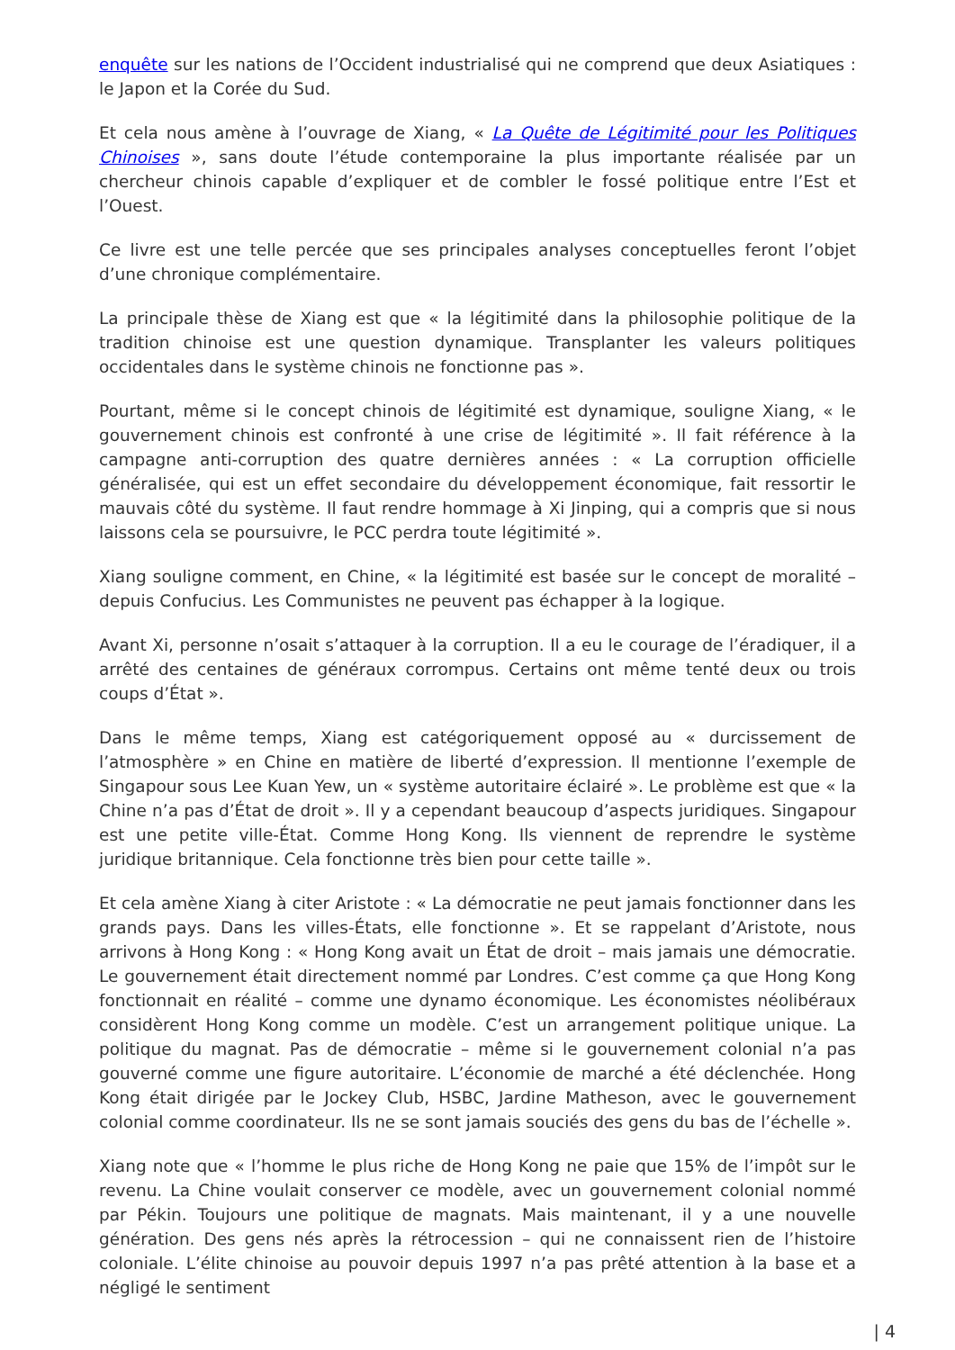enquête sur les nations de l’Occident industrialisé qui ne comprend que deux Asiatiques : le Japon et la Corée du Sud.
Et cela nous amène à l’ouvrage de Xiang, « La Quête de Légitimité pour les Politiques Chinoises », sans doute l’étude contemporaine la plus importante réalisée par un chercheur chinois capable d’expliquer et de combler le fossé politique entre l’Est et l’Ouest.
Ce livre est une telle percée que ses principales analyses conceptuelles feront l’objet d’une chronique complémentaire.
La principale thèse de Xiang est que « la légitimité dans la philosophie politique de la tradition chinoise est une question dynamique. Transplanter les valeurs politiques occidentales dans le système chinois ne fonctionne pas ».
Pourtant, même si le concept chinois de légitimité est dynamique, souligne Xiang, « le gouvernement chinois est confronté à une crise de légitimité ». Il fait référence à la campagne anti-corruption des quatre dernières années : « La corruption officielle généralisée, qui est un effet secondaire du développement économique, fait ressortir le mauvais côté du système. Il faut rendre hommage à Xi Jinping, qui a compris que si nous laissons cela se poursuivre, le PCC perdra toute légitimité ».
Xiang souligne comment, en Chine, « la légitimité est basée sur le concept de moralité – depuis Confucius. Les Communistes ne peuvent pas échapper à la logique.
Avant Xi, personne n’osait s’attaquer à la corruption. Il a eu le courage de l’éradiquer, il a arrêté des centaines de généraux corrompus. Certains ont même tenté deux ou trois coups d’État ».
Dans le même temps, Xiang est catégoriquement opposé au « durcissement de l’atmosphère » en Chine en matière de liberté d’expression. Il mentionne l’exemple de Singapour sous Lee Kuan Yew, un « système autoritaire éclairé ». Le problème est que « la Chine n’a pas d’État de droit ». Il y a cependant beaucoup d’aspects juridiques. Singapour est une petite ville-État. Comme Hong Kong. Ils viennent de reprendre le système juridique britannique. Cela fonctionne très bien pour cette taille ».
Et cela amène Xiang à citer Aristote : « La démocratie ne peut jamais fonctionner dans les grands pays. Dans les villes-États, elle fonctionne ». Et se rappelant d’Aristote, nous arrivons à Hong Kong : « Hong Kong avait un État de droit – mais jamais une démocratie. Le gouvernement était directement nommé par Londres. C’est comme ça que Hong Kong fonctionnait en réalité – comme une dynamo économique. Les économistes néolibéraux considèrent Hong Kong comme un modèle. C’est un arrangement politique unique. La politique du magnat. Pas de démocratie – même si le gouvernement colonial n’a pas gouverné comme une figure autoritaire. L’économie de marché a été déclenchée. Hong Kong était dirigée par le Jockey Club, HSBC, Jardine Matheson, avec le gouvernement colonial comme coordinateur. Ils ne se sont jamais souciés des gens du bas de l’échelle ».
Xiang note que « l’homme le plus riche de Hong Kong ne paie que 15% de l’impôt sur le revenu. La Chine voulait conserver ce modèle, avec un gouvernement colonial nommé par Pékin. Toujours une politique de magnats. Mais maintenant, il y a une nouvelle génération. Des gens nés après la rétrocession – qui ne connaissent rien de l’histoire coloniale. L’élite chinoise au pouvoir depuis 1997 n’a pas prêté attention à la base et a négligé le sentiment
| 4